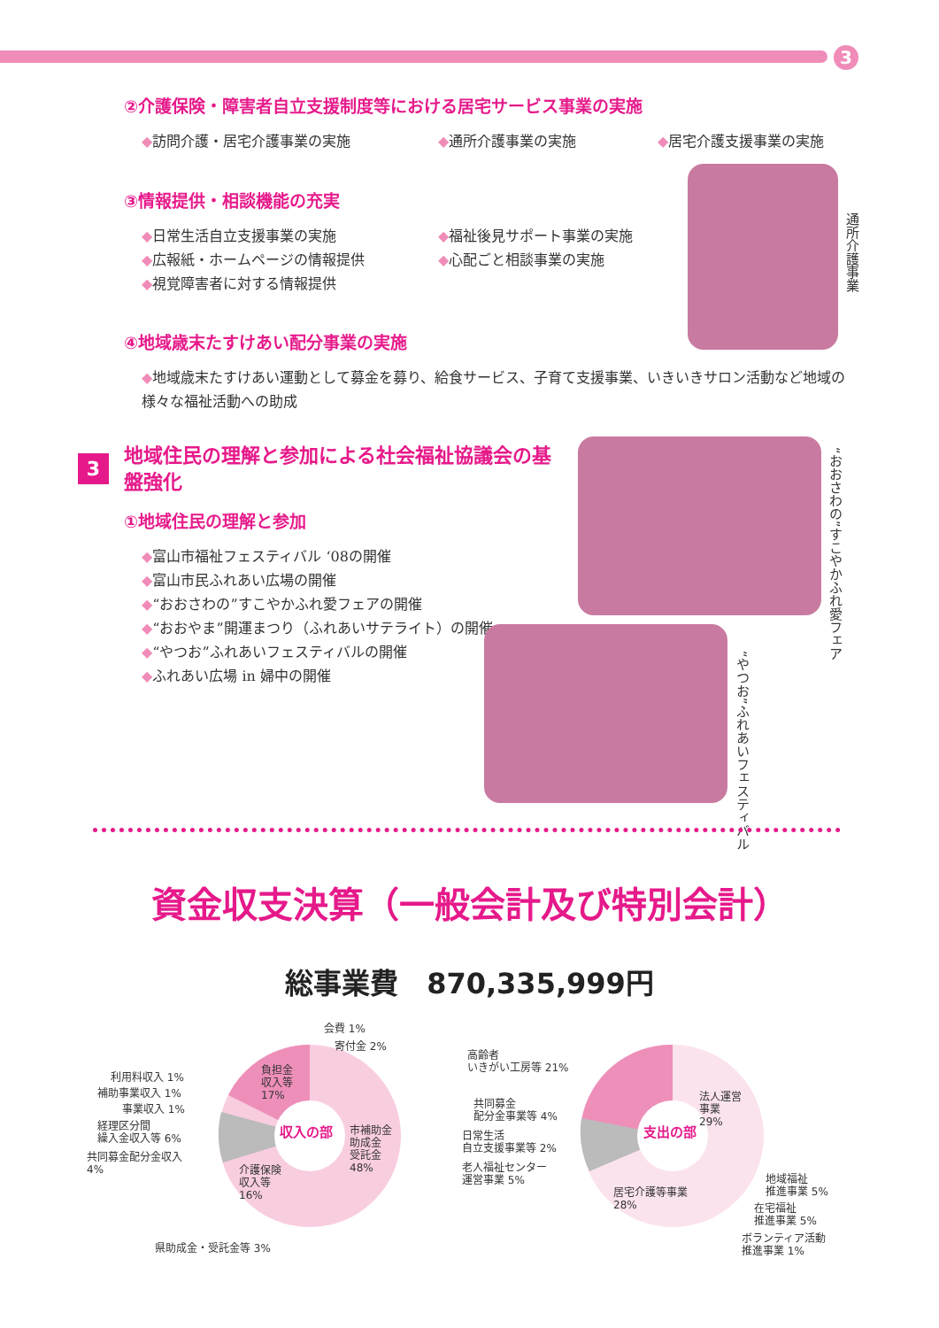3
②介護保険・障害者自立支援制度等における居宅サービス事業の実施
◆訪問介護・居宅介護事業の実施 ◆通所介護事業の実施 ◆居宅介護支援事業の実施
③情報提供・相談機能の充実
◆日常生活自立支援事業の実施
◆広報紙・ホームページの情報提供
◆視覚障害者に対する情報提供
◆福祉後見サポート事業の実施
◆心配ごと相談事業の実施
通所介護事業
④地域歳末たすけあい配分事業の実施
◆地域歳末たすけあい運動として募金を募り、給食サービス、子育て支援事業、いきいきサロン活動など地域の様々な福祉活動への助成
3
地域住民の理解と参加による社会福祉協議会の基盤強化
①地域住民の理解と参加
◆富山市福祉フェスティバル ‘08の開催
◆富山市民ふれあい広場の開催
◆“おおさわの”すこやかふれ愛フェアの開催
◆“おおやま”開運まつり（ふれあいサテライト）の開催
◆“やつお”ふれあいフェスティバルの開催
◆ふれあい広場 in 婦中の開催
“おおさわの”すこやかふれ愛フェア
“やつお”ふれあいフェスティバル
資金収支決算（一般会計及び特別会計）
総事業費　870,335,999円
収入の部
会費 1%
寄付金 2%
利用料収入 1%
補助事業収入 1%
事業収入 1%
経理区分間
繰入金収入等 6%
共同募金配分金収入
4%
負担金
収入等
17%
市補助金
助成金
受託金
48%
介護保険
収入等
16%
県助成金・受託金等 3%
支出の部
高齢者
いきがい工房等 21%
共同募金
配分金事業等 4%
日常生活
自立支援事業等 2%
老人福祉センター
運営事業 5%
法人運営
事業
29%
居宅介護等事業
28%
地域福祉
推進事業 5%
在宅福祉
推進事業 5%
ボランティア活動
推進事業 1%